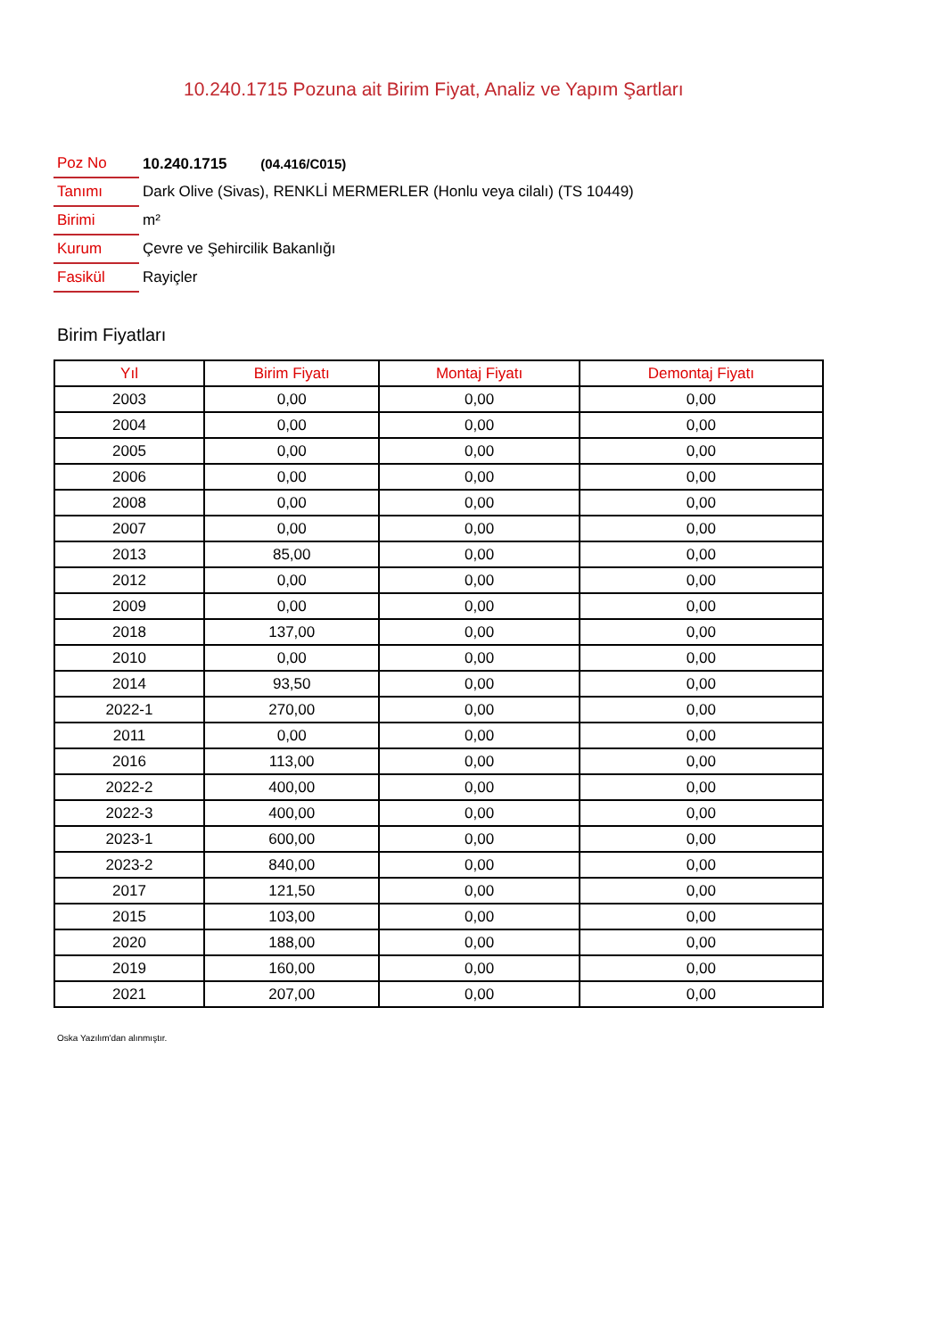10.240.1715 Pozuna ait Birim Fiyat, Analiz ve Yapım Şartları
| Poz No | 10.240.1715 (04.416/C015) |
| Tanımı | Dark Olive (Sivas), RENKLİ MERMERLER (Honlu veya cilalı) (TS 10449) |
| Birimi | m² |
| Kurum | Çevre ve Şehircilik Bakanlığı |
| Fasikül | Rayiçler |
Birim Fiyatları
| Yıl | Birim Fiyatı | Montaj Fiyatı | Demontaj Fiyatı |
| --- | --- | --- | --- |
| 2003 | 0,00 | 0,00 | 0,00 |
| 2004 | 0,00 | 0,00 | 0,00 |
| 2005 | 0,00 | 0,00 | 0,00 |
| 2006 | 0,00 | 0,00 | 0,00 |
| 2008 | 0,00 | 0,00 | 0,00 |
| 2007 | 0,00 | 0,00 | 0,00 |
| 2013 | 85,00 | 0,00 | 0,00 |
| 2012 | 0,00 | 0,00 | 0,00 |
| 2009 | 0,00 | 0,00 | 0,00 |
| 2018 | 137,00 | 0,00 | 0,00 |
| 2010 | 0,00 | 0,00 | 0,00 |
| 2014 | 93,50 | 0,00 | 0,00 |
| 2022-1 | 270,00 | 0,00 | 0,00 |
| 2011 | 0,00 | 0,00 | 0,00 |
| 2016 | 113,00 | 0,00 | 0,00 |
| 2022-2 | 400,00 | 0,00 | 0,00 |
| 2022-3 | 400,00 | 0,00 | 0,00 |
| 2023-1 | 600,00 | 0,00 | 0,00 |
| 2023-2 | 840,00 | 0,00 | 0,00 |
| 2017 | 121,50 | 0,00 | 0,00 |
| 2015 | 103,00 | 0,00 | 0,00 |
| 2020 | 188,00 | 0,00 | 0,00 |
| 2019 | 160,00 | 0,00 | 0,00 |
| 2021 | 207,00 | 0,00 | 0,00 |
Oska Yazılım'dan alınmıştır.